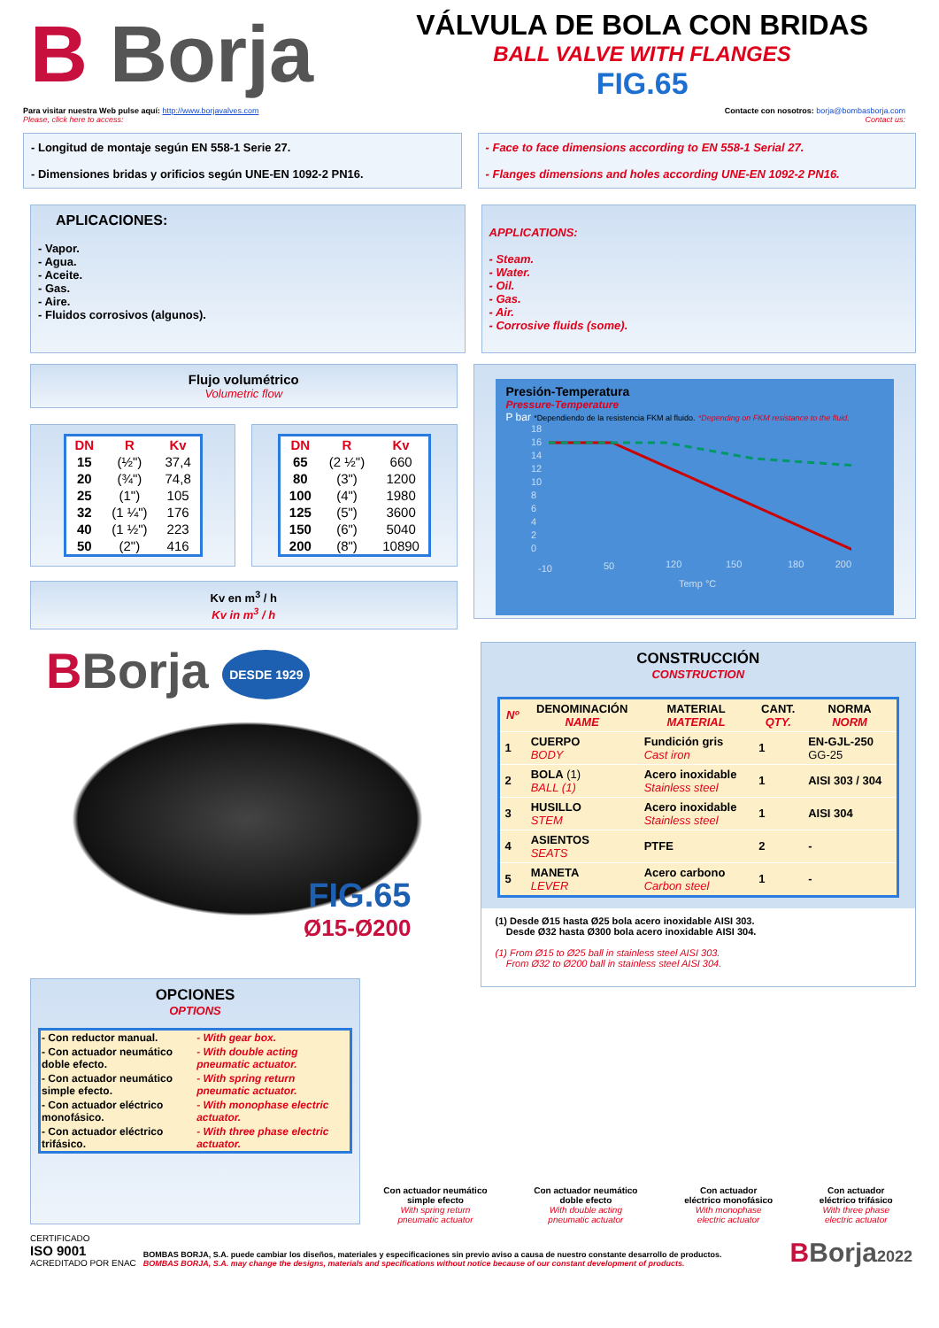B Borja
VÁLVULA DE BOLA CON BRIDAS
BALL VALVE WITH FLANGES
FIG.65
Para visitar nuestra Web pulse aquí: http://www.borjavalves.com
Please, click here to access:
Contacte con nosotros: borja@bombasborja.com
Contact us:
- Longitud de montaje según EN 558-1 Serie 27.
- Dimensiones bridas y orificios según UNE-EN 1092-2 PN16.
- Face to face dimensions according to EN 558-1 Serial 27.
- Flanges dimensions and holes according UNE-EN 1092-2 PN16.
APLICACIONES:
- Vapor.
- Agua.
- Aceite.
- Gas.
- Aire.
- Fluidos corrosivos (algunos).
APPLICATIONS:
- Steam.
- Water.
- Oil.
- Gas.
- Air.
- Corrosive fluids (some).
Flujo volumétrico
Volumetric flow
| DN | R | Kv |
| --- | --- | --- |
| 15 | (½") | 37,4 |
| 20 | (¾") | 74,8 |
| 25 | (1") | 105 |
| 32 | (1 ¼") | 176 |
| 40 | (1 ½") | 223 |
| 50 | (2") | 416 |
| DN | R | Kv |
| --- | --- | --- |
| 65 | (2 ½") | 660 |
| 80 | (3") | 1200 |
| 100 | (4") | 1980 |
| 125 | (5") | 3600 |
| 150 | (6") | 5040 |
| 200 | (8") | 10890 |
Kv en m<sup>3</sup> / h
Kv in m<sup>3</sup> / h
Presión-Temperatura
Pressure-Temperature
P bar *Dependiendo de la resistencia FKM al fluido. *Depending on FKM resistance to the fluid.
18
16
14
12
10
8
6
4
2
0
-10
50
120
150
180
200
Temp °C
BBorja DESDE 1929
FIG.65
Ø15-Ø200
CONSTRUCCIÓN
CONSTRUCTION
| Nº | DENOMINACIÓN NAME | MATERIAL MATERIAL | CANT. QTY. | NORMA NORM |
| --- | --- | --- | --- | --- |
| 1 | CUERPO BODY | Fundición gris Cast iron | 1 | EN-GJL-250 GG-25 |
| 2 | BOLA (1) BALL (1) | Acero inoxidable Stainless steel | 1 | AISI 303 / 304 |
| 3 | HUSILLO STEM | Acero inoxidable Stainless steel | 1 | AISI 304 |
| 4 | ASIENTOS SEATS | PTFE | 2 | - |
| 5 | MANETA LEVER | Acero carbono Carbon steel | 1 | - |
(1) Desde Ø15 hasta Ø25 bola acero inoxidable AISI 303.
Desde Ø32 hasta Ø300 bola acero inoxidable AISI 304.
(1) From Ø15 to Ø25 ball in stainless steel AISI 303.
From Ø32 to Ø200 ball in stainless steel AISI 304.
OPCIONES
OPTIONS
| - Con reductor manual. | - With gear box. |
| - Con actuador neumático doble efecto. | - With double acting pneumatic actuator. |
| - Con actuador neumático simple efecto. | - With spring return pneumatic actuator. |
| - Con actuador eléctrico monofásico. | - With monophase electric actuator. |
| - Con actuador eléctrico trifásico. | - With three phase electric actuator. |
Con actuador neumático
simple efecto
With spring return
pneumatic actuator
Con actuador neumático
doble efecto
With double acting
pneumatic actuator
Con actuador
eléctrico monofásico
With monophase
electric actuator
Con actuador
eléctrico trifásico
With three phase
electric actuator
CERTIFICADO
ISO 9001
ACREDITADO POR ENAC
BOMBAS BORJA, S.A. puede cambiar los diseños, materiales y especificaciones sin previo aviso a causa de nuestro constante desarrollo de productos.
BOMBAS BORJA, S.A. may change the designs, materials and specifications without notice because of our constant development of products.
BBorja2022